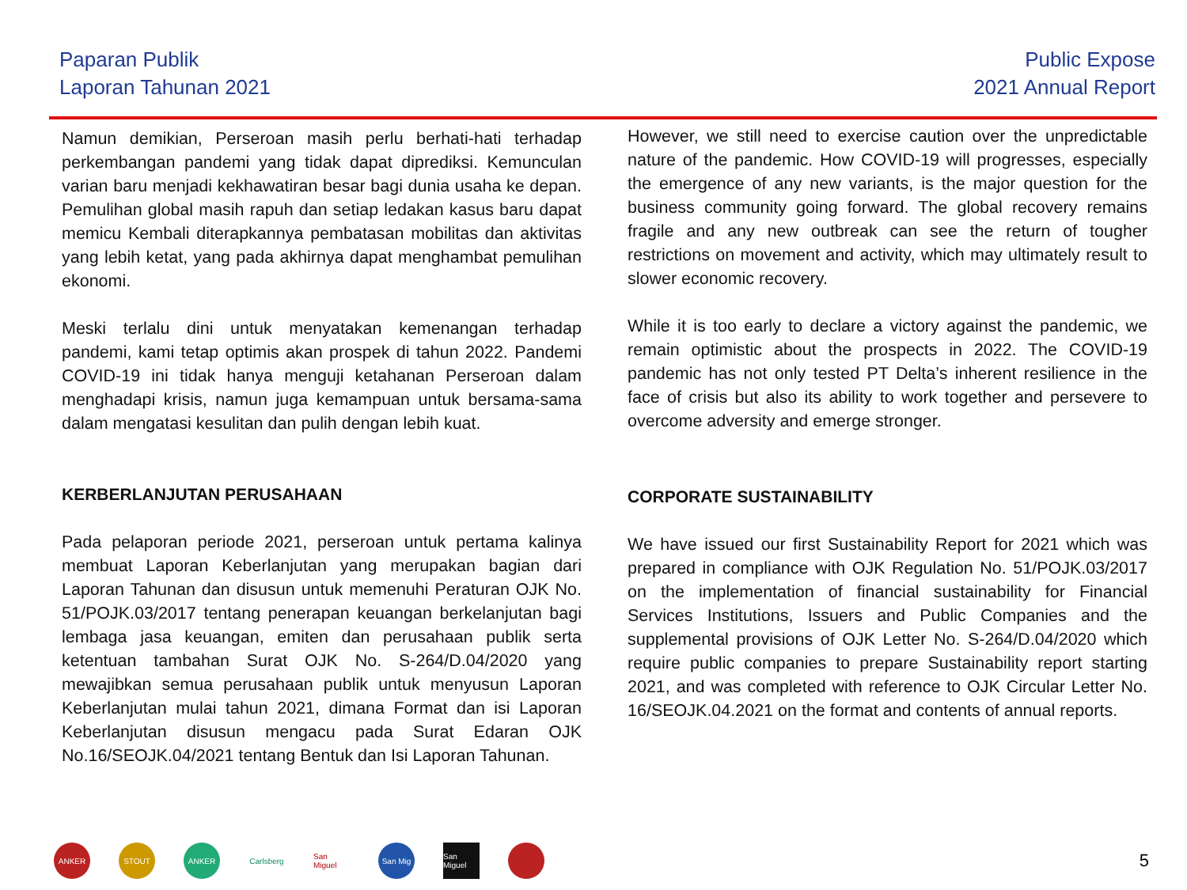Paparan Publik
Laporan Tahunan 2021
Public Expose
2021 Annual Report
Namun demikian, Perseroan masih perlu berhati-hati terhadap perkembangan pandemi yang tidak dapat diprediksi. Kemunculan varian baru menjadi kekhawatiran besar bagi dunia usaha ke depan. Pemulihan global masih rapuh dan setiap ledakan kasus baru dapat memicu Kembali diterapkannya pembatasan mobilitas dan aktivitas yang lebih ketat, yang pada akhirnya dapat menghambat pemulihan ekonomi.
Meski terlalu dini untuk menyatakan kemenangan terhadap pandemi, kami tetap optimis akan prospek di tahun 2022. Pandemi COVID-19 ini tidak hanya menguji ketahanan Perseroan dalam menghadapi krisis, namun juga kemampuan untuk bersama-sama dalam mengatasi kesulitan dan pulih dengan lebih kuat.
KERBERLANJUTAN PERUSAHAAN
Pada pelaporan periode 2021, perseroan untuk pertama kalinya membuat Laporan Keberlanjutan yang merupakan bagian dari Laporan Tahunan dan disusun untuk memenuhi Peraturan OJK No. 51/POJK.03/2017 tentang penerapan keuangan berkelanjutan bagi lembaga jasa keuangan, emiten dan perusahaan publik serta ketentuan tambahan Surat OJK No. S-264/D.04/2020 yang mewajibkan semua perusahaan publik untuk menyusun Laporan Keberlanjutan mulai tahun 2021, dimana Format dan isi Laporan Keberlanjutan disusun mengacu pada Surat Edaran OJK No.16/SEOJK.04/2021 tentang Bentuk dan Isi Laporan Tahunan.
However, we still need to exercise caution over the unpredictable nature of the pandemic. How COVID-19 will progresses, especially the emergence of any new variants, is the major question for the business community going forward. The global recovery remains fragile and any new outbreak can see the return of tougher restrictions on movement and activity, which may ultimately result to slower economic recovery.
While it is too early to declare a victory against the pandemic, we remain optimistic about the prospects in 2022. The COVID-19 pandemic has not only tested PT Delta’s inherent resilience in the face of crisis but also its ability to work together and persevere to overcome adversity and emerge stronger.
CORPORATE SUSTAINABILITY
We have issued our first Sustainability Report for 2021 which was prepared in compliance with OJK Regulation No. 51/POJK.03/2017 on the implementation of financial sustainability for Financial Services Institutions, Issuers and Public Companies and the supplemental provisions of OJK Letter No. S-264/D.04/2020 which require public companies to prepare Sustainability report starting 2021, and was completed with reference to OJK Circular Letter No. 16/SEOJK.04.2021 on the format and contents of annual reports.
ANKER STOUT ANKER
Carlsberg
San Miguel
San Mig
San Miguel
5